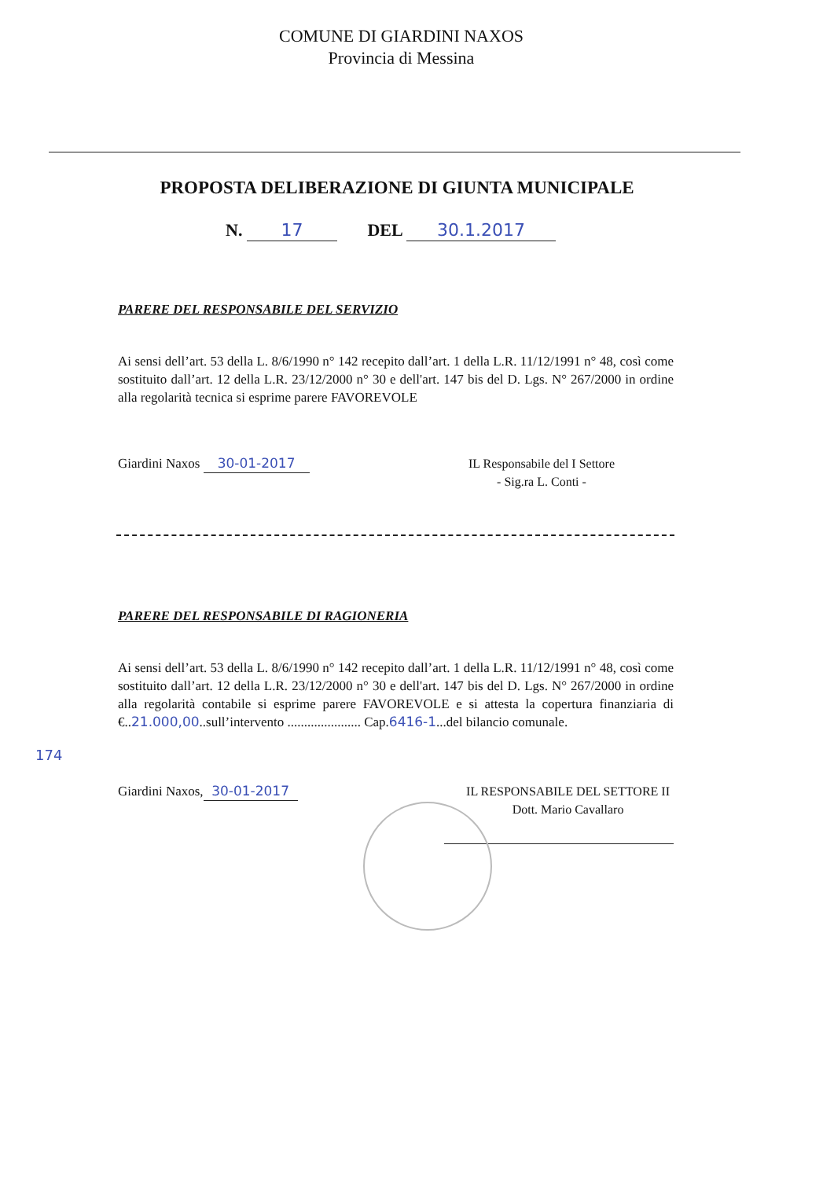COMUNE DI GIARDINI NAXOS
Provincia di Messina
PROPOSTA DELIBERAZIONE DI GIUNTA MUNICIPALE
N. 17 DEL 30.1.2017
PARERE DEL RESPONSABILE DEL SERVIZIO
Ai sensi dell’art. 53 della L. 8/6/1990 n° 142 recepito dall’art. 1 della L.R. 11/12/1991 n° 48, così come sostituito dall’art. 12 della L.R. 23/12/2000 n° 30 e dell'art. 147 bis del D. Lgs. N° 267/2000 in ordine alla regolarità tecnica si esprime parere FAVOREVOLE
Giardini Naxos 30-01-2017 IL Responsabile del I Settore
- Sig.ra L. Conti -
PARERE DEL RESPONSABILE DI RAGIONERIA
Ai sensi dell’art. 53 della L. 8/6/1990 n° 142 recepito dall’art. 1 della L.R. 11/12/1991 n° 48, così come sostituito dall’art. 12 della L.R. 23/12/2000 n° 30 e dell'art. 147 bis del D. Lgs. N° 267/2000 in ordine alla regolarità contabile si esprime parere FAVOREVOLE e si attesta la copertura finanziaria di €..21.000,00..sull’intervento ...................... Cap.6416-1...del bilancio comunale.
174
Giardini Naxos, 30-01-2017 IL RESPONSABILE DEL SETTORE II
Dott. Mario Cavallaro